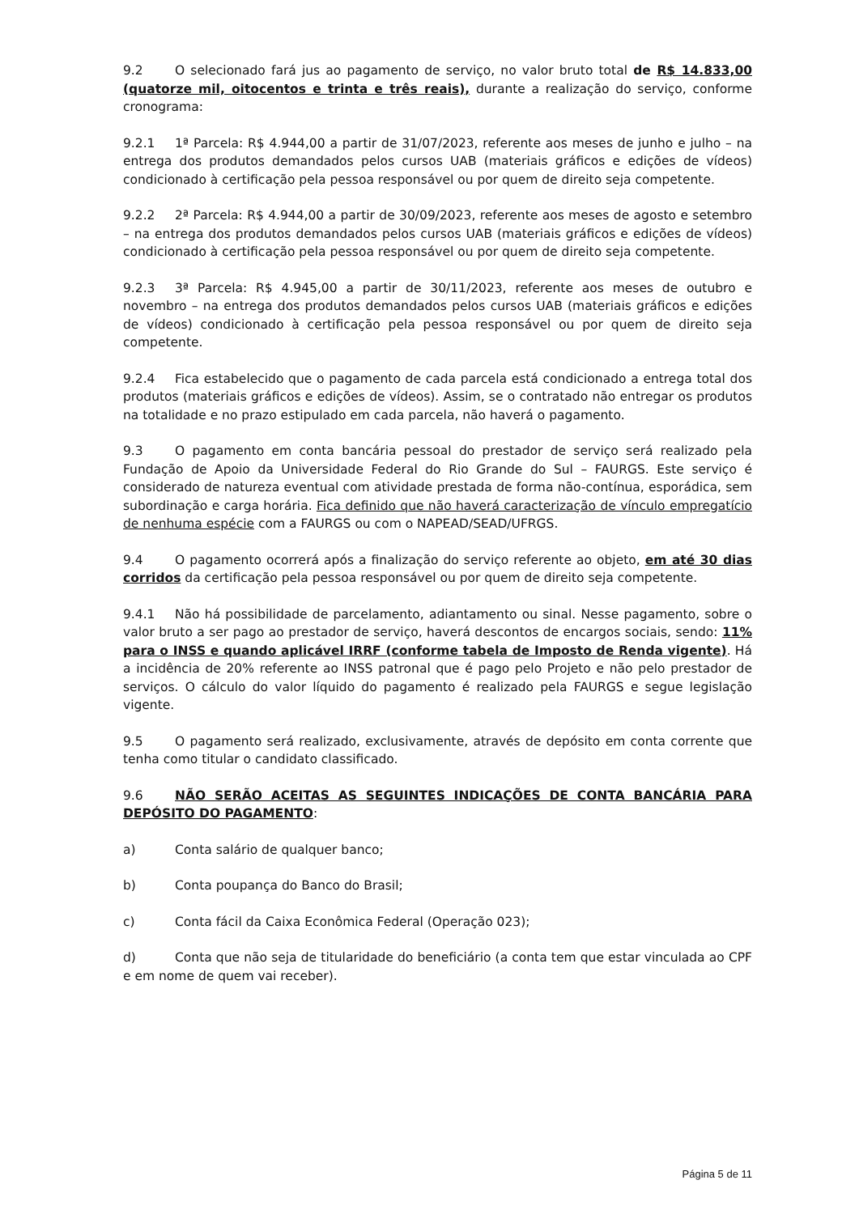9.2 O selecionado fará jus ao pagamento de serviço, no valor bruto total de R$ 14.833,00 (quatorze mil, oitocentos e trinta e três reais), durante a realização do serviço, conforme cronograma:
9.2.1 1ª Parcela: R$ 4.944,00 a partir de 31/07/2023, referente aos meses de junho e julho – na entrega dos produtos demandados pelos cursos UAB (materiais gráficos e edições de vídeos) condicionado à certificação pela pessoa responsável ou por quem de direito seja competente.
9.2.2 2ª Parcela: R$ 4.944,00 a partir de 30/09/2023, referente aos meses de agosto e setembro – na entrega dos produtos demandados pelos cursos UAB (materiais gráficos e edições de vídeos) condicionado à certificação pela pessoa responsável ou por quem de direito seja competente.
9.2.3 3ª Parcela: R$ 4.945,00 a partir de 30/11/2023, referente aos meses de outubro e novembro – na entrega dos produtos demandados pelos cursos UAB (materiais gráficos e edições de vídeos) condicionado à certificação pela pessoa responsável ou por quem de direito seja competente.
9.2.4 Fica estabelecido que o pagamento de cada parcela está condicionado a entrega total dos produtos (materiais gráficos e edições de vídeos). Assim, se o contratado não entregar os produtos na totalidade e no prazo estipulado em cada parcela, não haverá o pagamento.
9.3 O pagamento em conta bancária pessoal do prestador de serviço será realizado pela Fundação de Apoio da Universidade Federal do Rio Grande do Sul – FAURGS. Este serviço é considerado de natureza eventual com atividade prestada de forma não-contínua, esporádica, sem subordinação e carga horária. Fica definido que não haverá caracterização de vínculo empregatício de nenhuma espécie com a FAURGS ou com o NAPEAD/SEAD/UFRGS.
9.4 O pagamento ocorrerá após a finalização do serviço referente ao objeto, em até 30 dias corridos da certificação pela pessoa responsável ou por quem de direito seja competente.
9.4.1 Não há possibilidade de parcelamento, adiantamento ou sinal. Nesse pagamento, sobre o valor bruto a ser pago ao prestador de serviço, haverá descontos de encargos sociais, sendo: 11% para o INSS e quando aplicável IRRF (conforme tabela de Imposto de Renda vigente). Há a incidência de 20% referente ao INSS patronal que é pago pelo Projeto e não pelo prestador de serviços. O cálculo do valor líquido do pagamento é realizado pela FAURGS e segue legislação vigente.
9.5 O pagamento será realizado, exclusivamente, através de depósito em conta corrente que tenha como titular o candidato classificado.
9.6 NÃO SERÃO ACEITAS AS SEGUINTES INDICAÇÕES DE CONTA BANCÁRIA PARA DEPÓSITO DO PAGAMENTO:
a) Conta salário de qualquer banco;
b) Conta poupança do Banco do Brasil;
c) Conta fácil da Caixa Econômica Federal (Operação 023);
d) Conta que não seja de titularidade do beneficiário (a conta tem que estar vinculada ao CPF e em nome de quem vai receber).
Página 5 de 11